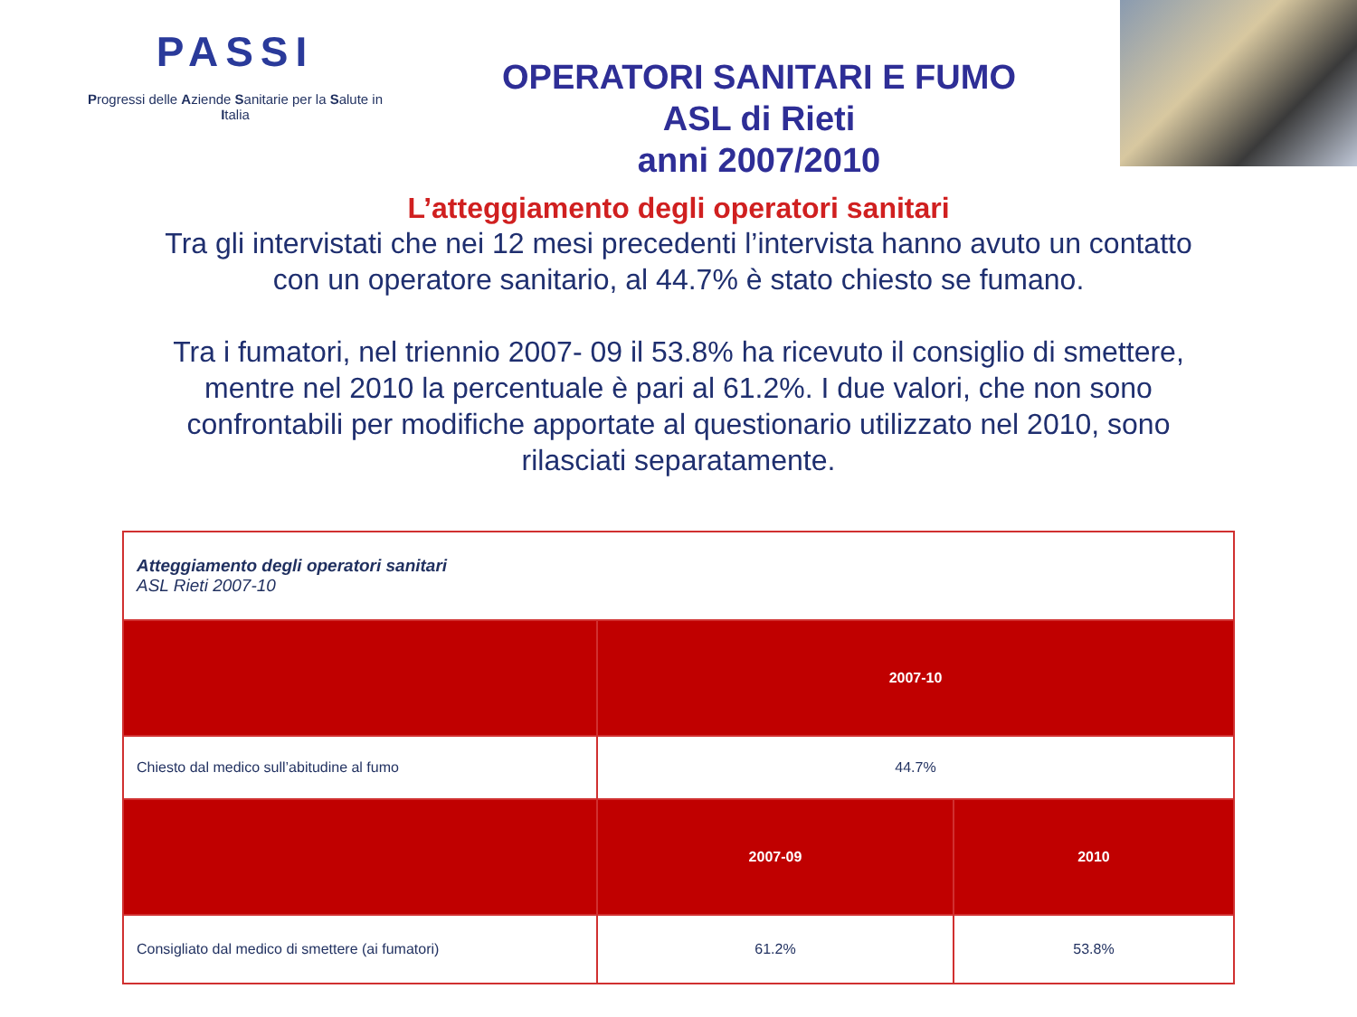PASSI
Progressi delle Aziende Sanitarie per la Salute in Italia
OPERATORI SANITARI E FUMO
ASL di Rieti
anni 2007/2010
L’atteggiamento degli operatori sanitari
Tra gli intervistati che nei 12 mesi precedenti l’intervista hanno avuto un contatto con un operatore sanitario, al 44.7% è stato chiesto se fumano.
Tra i fumatori, nel triennio 2007- 09 il 53.8% ha ricevuto il consiglio di smettere, mentre nel 2010 la percentuale è pari al 61.2%. I due valori, che non sono confrontabili per modifiche apportate al questionario utilizzato nel 2010, sono rilasciati separatamente.
| Atteggiamento degli operatori sanitari ASL Rieti 2007-10 | | |
| | 2007-10 | |
| Chiesto dal medico sull’abitudine al fumo | 44.7% | |
| | 2007-09 | 2010 |
| Consigliato dal medico di smettere (ai fumatori) | 61.2% | 53.8% |